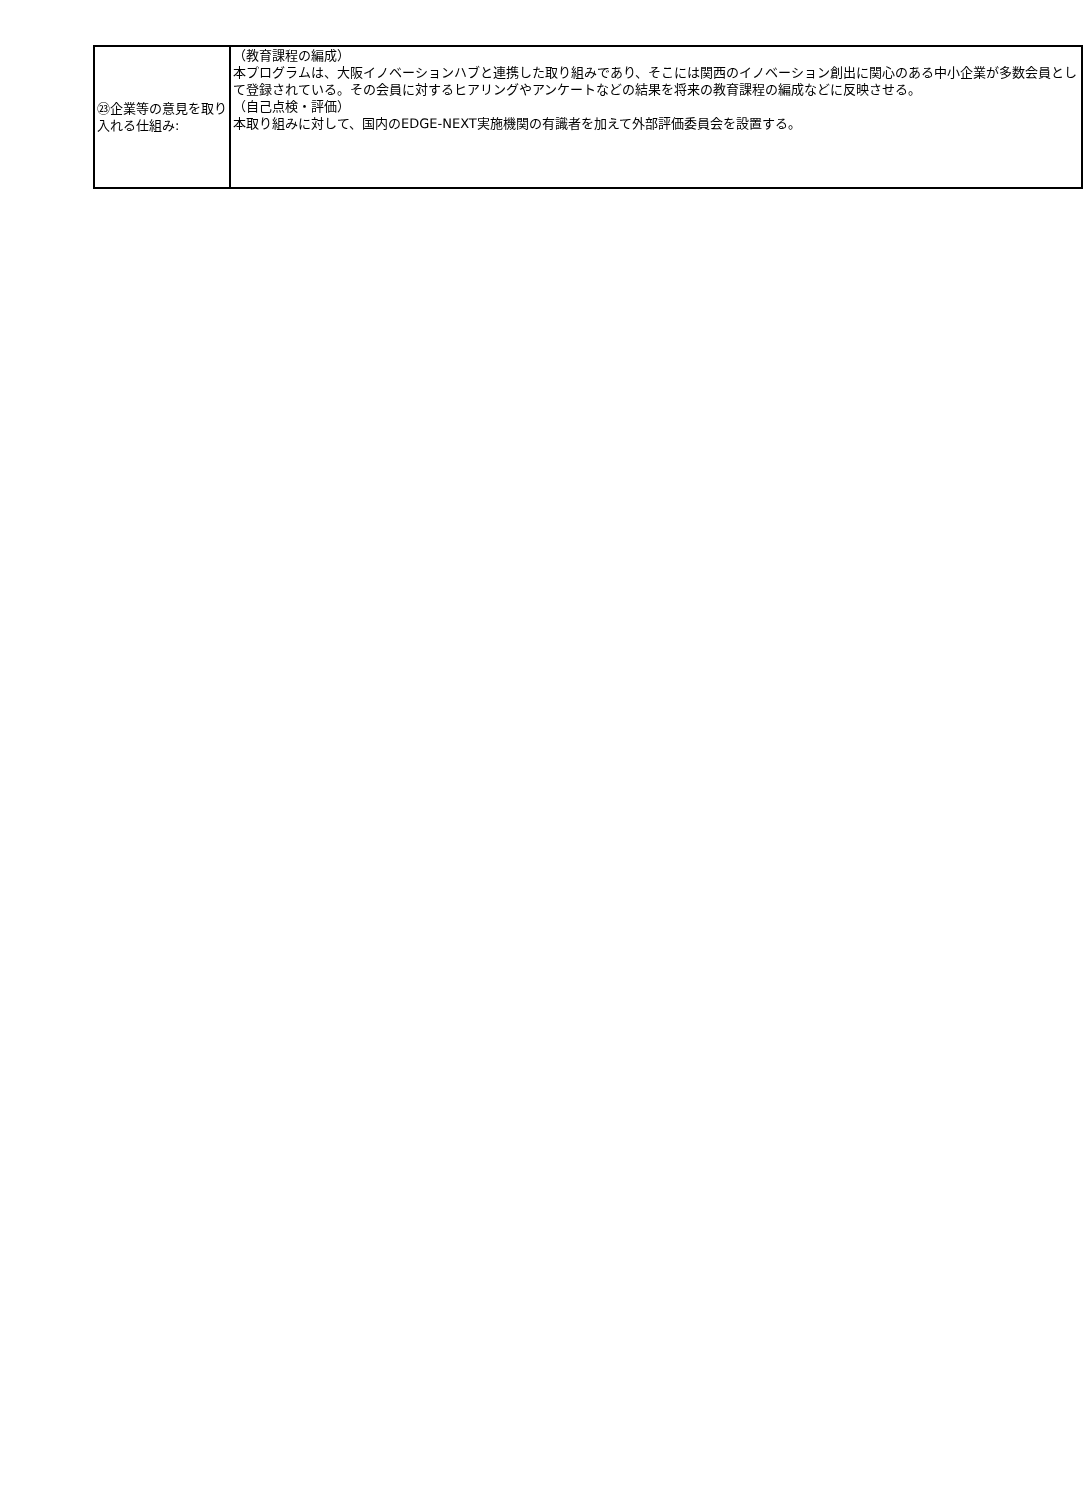| ㉓企業等の意見を取り入れる仕組み: | （教育課程の編成） 本プログラムは、大阪イノベーションハブと連携した取り組みであり、そこには関西のイノベーション創出に関心のある中小企業が多数会員として登録されている。その会員に対するヒアリングやアンケートなどの結果を将来の教育課程の編成などに反映させる。 （自己点検・評価） 本取り組みに対して、国内のEDGE-NEXT実施機関の有識者を加えて外部評価委員会を設置する。 |